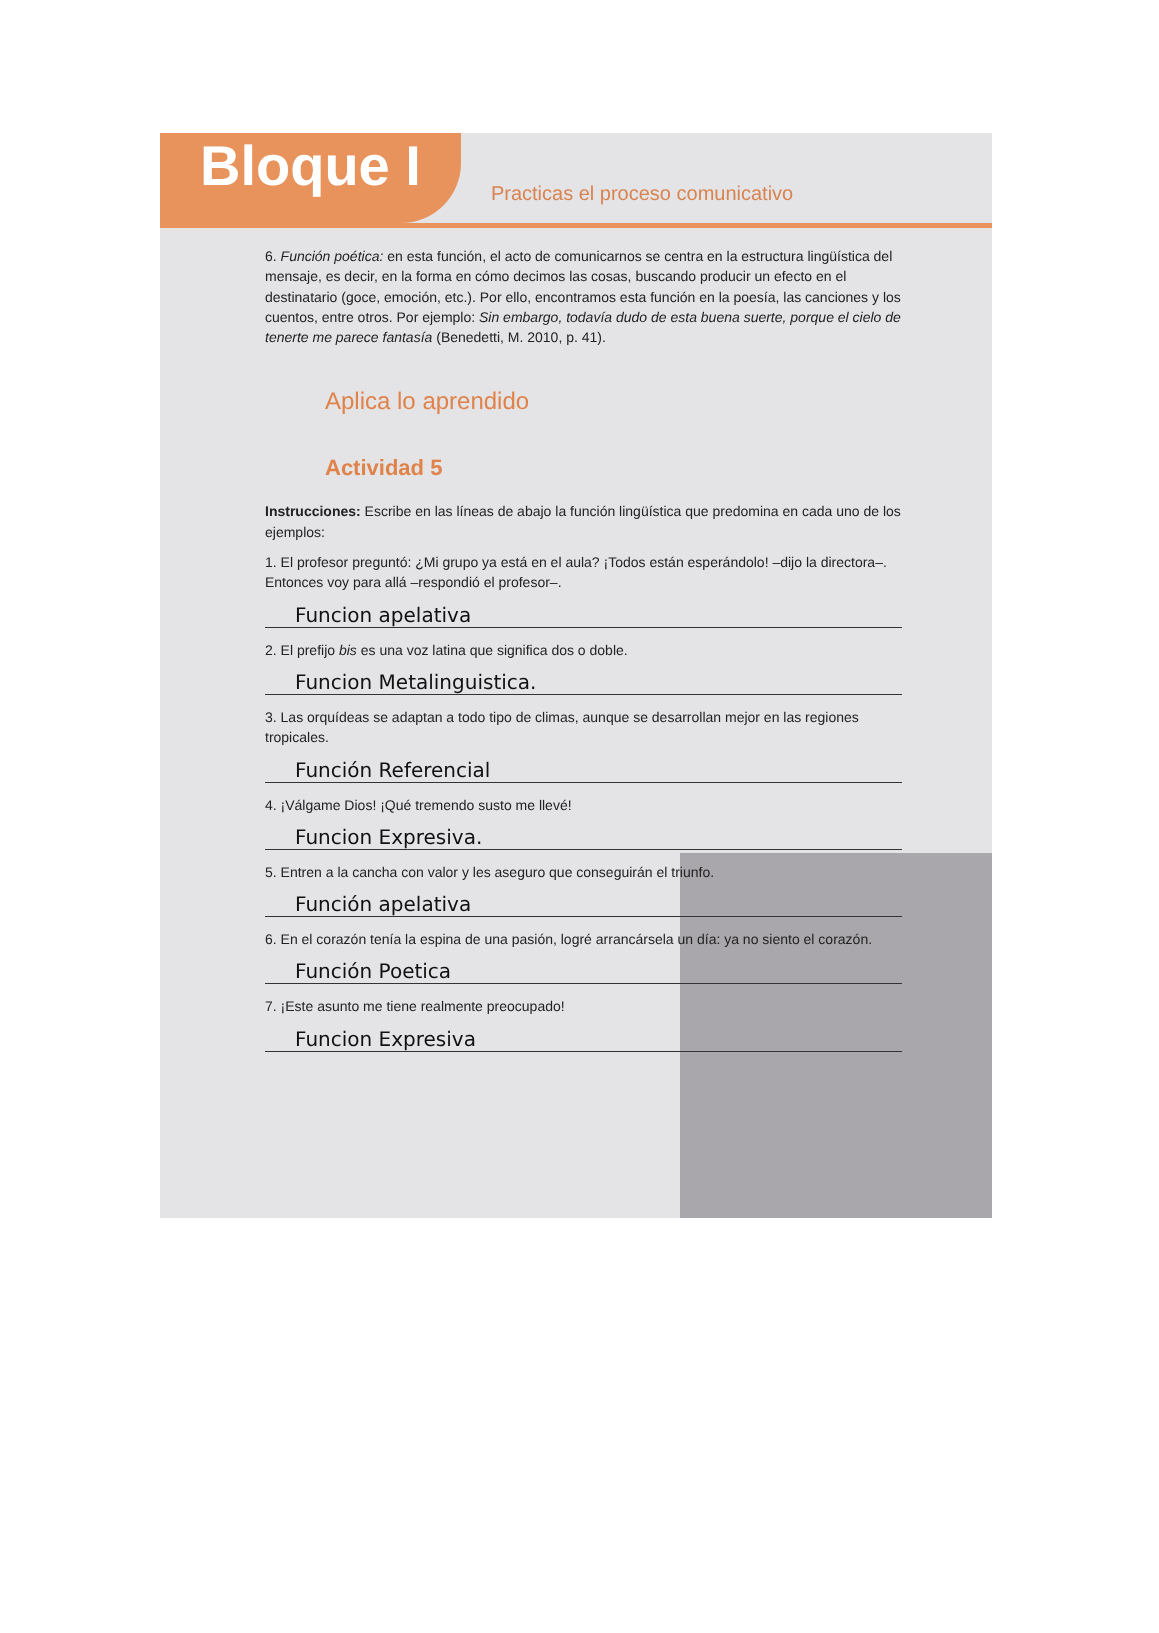Bloque I
Practicas el proceso comunicativo
6. Función poética: en esta función, el acto de comunicarnos se centra en la estructura lingüística del mensaje, es decir, en la forma en cómo decimos las cosas, buscando producir un efecto en el destinatario (goce, emoción, etc.). Por ello, encontramos esta función en la poesía, las canciones y los cuentos, entre otros. Por ejemplo: Sin embargo, todavía dudo de esta buena suerte, porque el cielo de tenerte me parece fantasía (Benedetti, M. 2010, p. 41).
Aplica lo aprendido
Actividad 5
Instrucciones: Escribe en las líneas de abajo la función lingüística que predomina en cada uno de los ejemplos:
1. El profesor preguntó: ¿Mi grupo ya está en el aula? ¡Todos están esperándolo! –dijo la directora–. Entonces voy para allá –respondió el profesor–.
Funcion apelativa
2. El prefijo bis es una voz latina que significa dos o doble.
Funcion Metalinguistica.
3. Las orquídeas se adaptan a todo tipo de climas, aunque se desarrollan mejor en las regiones tropicales.
Función Referencial
4. ¡Válgame Dios! ¡Qué tremendo susto me llevé!
Funcion Expresiva.
5. Entren a la cancha con valor y les aseguro que conseguirán el triunfo.
Función apelativa
6. En el corazón tenía la espina de una pasión, logré arrancársela un día: ya no siento el corazón.
Función Poetica
7. ¡Este asunto me tiene realmente preocupado!
Funcion Expresiva